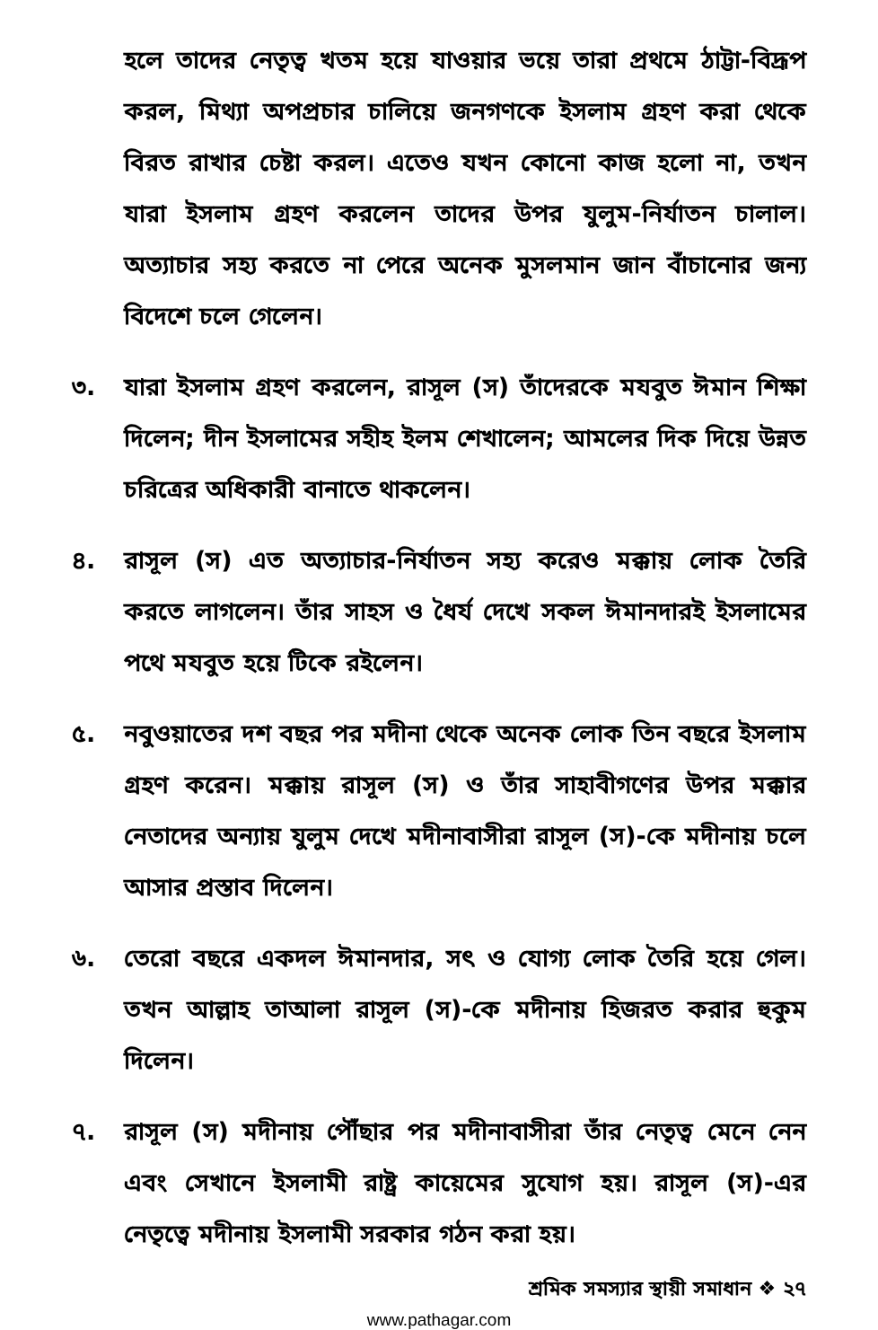হলে তাদের নেতৃত্ব খতম হয়ে যাওয়ার ভয়ে তারা প্রথমে ঠাট্টা-বিদ্রূপ করল, মিথ্যা অপপ্রচার চালিয়ে জনগণকে ইসলাম গ্রহণ করা থেকে বিরত রাখার চেষ্টা করল। এতেও যখন কোনো কাজ হলো না, তখন যারা ইসলাম গ্রহণ করলেন তাদের উপর যুলুম-নির্যাতন চালাল। অত্যাচার সহ্য করতে না পেরে অনেক মুসলমান জান বাঁচানোর জন্য বিদেশে চলে গেলেন।
৩. যারা ইসলাম গ্রহণ করলেন, রাসূল (স) তাঁদেরকে মযবুত ঈমান শিক্ষা দিলেন; দীন ইসলামের সহীহ ইলম শেখালেন; আমলের দিক দিয়ে উন্নত চরিত্রের অধিকারী বানাতে থাকলেন।
৪. রাসূল (স) এত অত্যাচার-নির্যাতন সহ্য করেও মক্কায় লোক তৈরি করতে লাগলেন। তাঁর সাহস ও ধৈর্য দেখে সকল ঈমানদারই ইসলামের পথে মযবুত হয়ে টিকে রইলেন।
৫. নবুওয়াতের দশ বছর পর মদীনা থেকে অনেক লোক তিন বছরে ইসলাম গ্রহণ করেন। মক্কায় রাসূল (স) ও তাঁর সাহাবীগণের উপর মক্কার নেতাদের অন্যায় যুলুম দেখে মদীনাবাসীরা রাসূল (স)-কে মদীনায় চলে আসার প্রস্তাব দিলেন।
৬. তেরো বছরে একদল ঈমানদার, সৎ ও যোগ্য লোক তৈরি হয়ে গেল। তখন আল্লাহ তাআলা রাসূল (স)-কে মদীনায় হিজরত করার হুকুম দিলেন।
৭. রাসূল (স) মদীনায় পৌঁছার পর মদীনাবাসীরা তাঁর নেতৃত্ব মেনে নেন এবং সেখানে ইসলামী রাষ্ট্র কায়েমের সুযোগ হয়। রাসূল (স)-এর নেতৃত্বে মদীনায় ইসলামী সরকার গঠন করা হয়।
শ্রমিক সমস্যার স্থায়ী সমাধান ❖ ২৭
www.pathagar.com